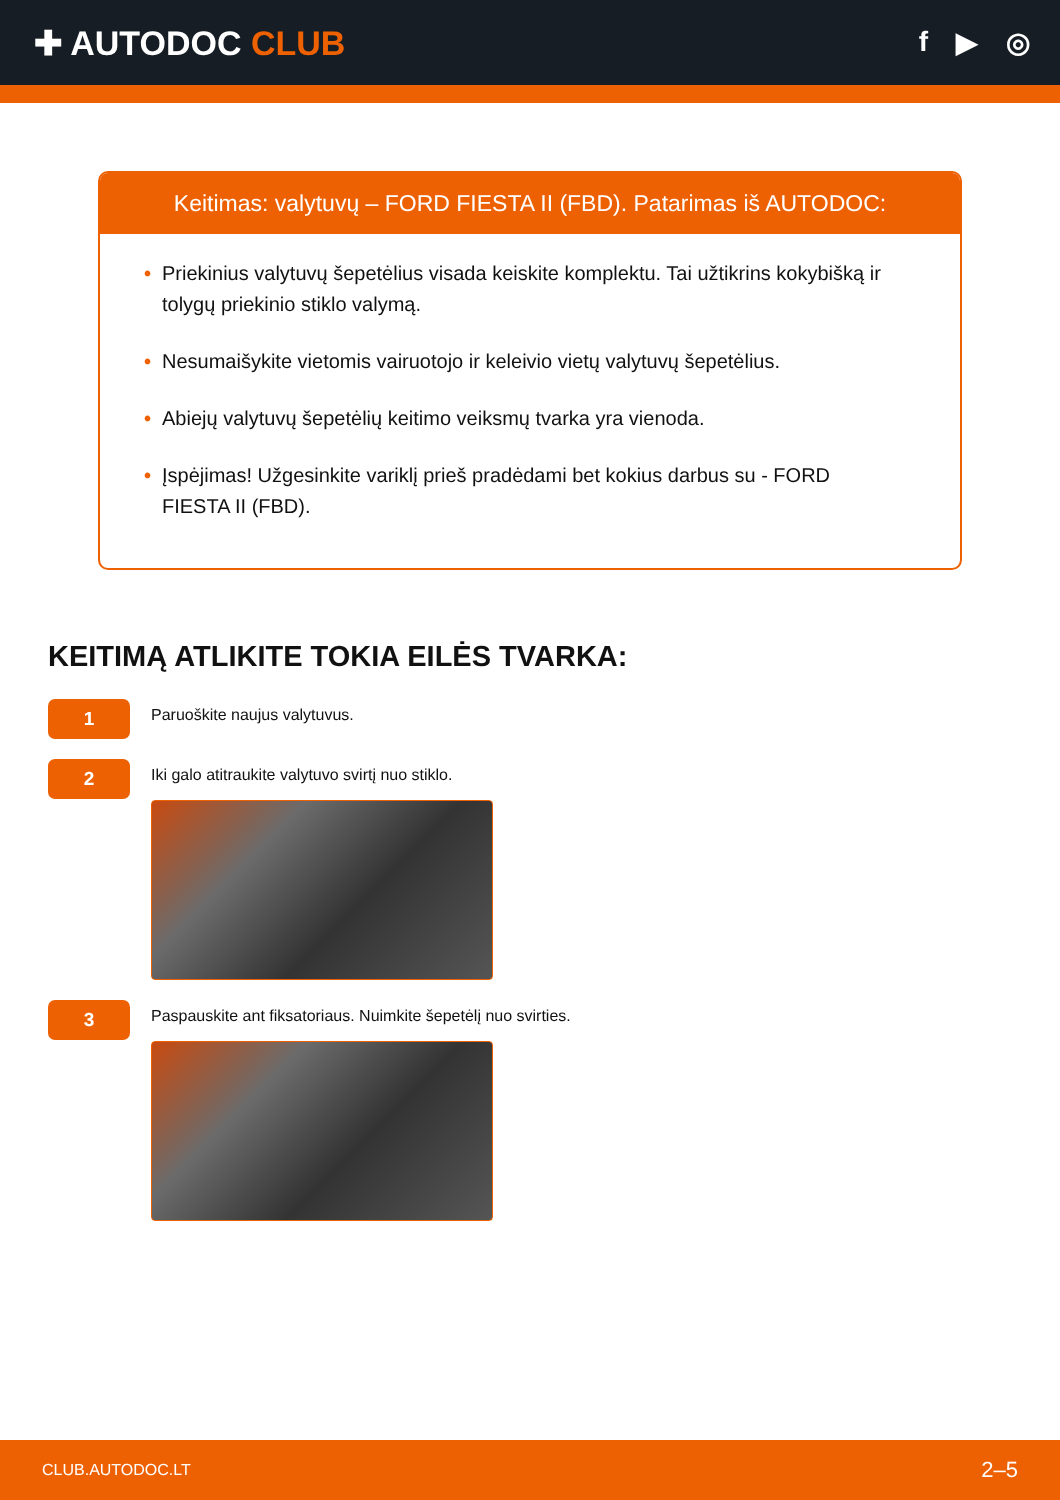✚ AUTODOC CLUB
f ▶ ◎
Keitimas: valytuvų – FORD FIESTA II (FBD). Patarimas iš AUTODOC:
• Priekinius valytuvų šepetėlius visada keiskite komplektu. Tai užtikrins kokybišką ir tolygų priekinio stiklo valymą.
• Nesumaišykite vietomis vairuotojo ir keleivio vietų valytuvų šepetėlius.
• Abiejų valytuvų šepetėlių keitimo veiksmų tvarka yra vienoda.
• Įspėjimas! Užgesinkite variklį prieš pradėdami bet kokius darbus su - FORD FIESTA II (FBD).
KEITIMĄ ATLIKITE TOKIA EILĖS TVARKA:
1
Paruoškite naujus valytuvus.
2
Iki galo atitraukite valytuvo svirtį nuo stiklo.
3
Paspauskite ant fiksatoriaus. Nuimkite šepetėlį nuo svirties.
CLUB.AUTODOC.LT 2–5